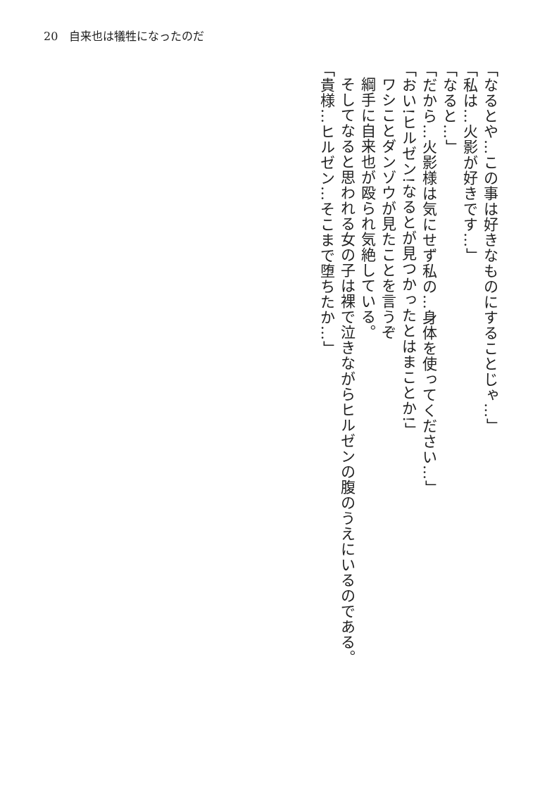20　自来也は犠牲になったのだ
「なるとや…この事は好きなものにすることじゃ…」
「私は…火影が好きです…」
「なると…」
「だから…火影様は気にせず私の…身体を使ってください…」
「おい!ヒルゼン!なるとが見つかったとはまことか!」
ワシことダンゾウが見たことを言うぞ
綱手に自来也が殴られ気絶している。
そしてなると思われる女の子は裸で泣きながらヒルゼンの腹のうえにいるのである。
「貴様…ヒルゼン…そこまで堕ちたか…」